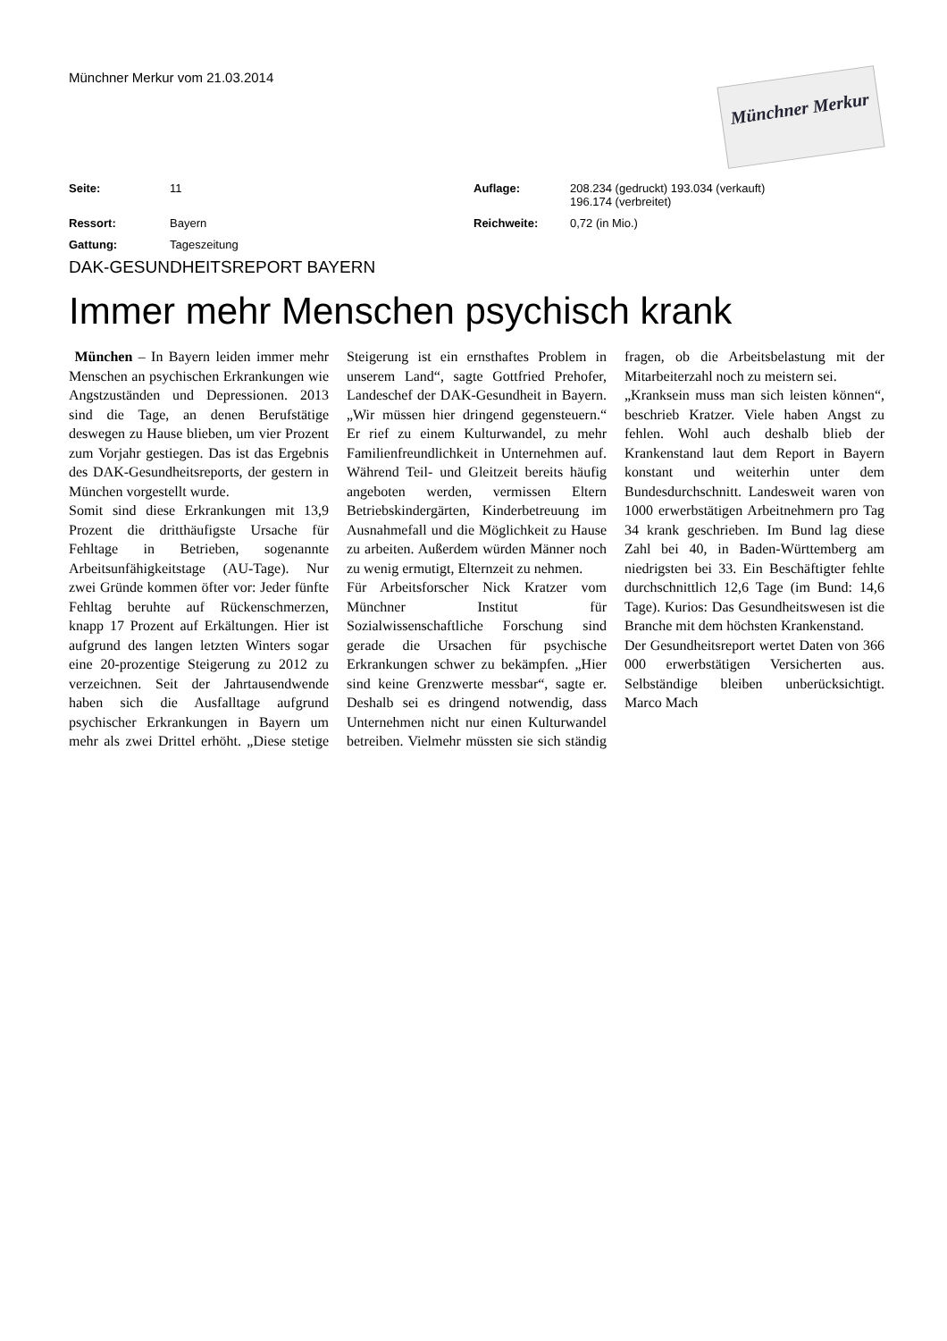Münchner Merkur vom 21.03.2014
Münchner Merkur
| Seite: | 11 | Auflage: | 208.234 (gedruckt) 193.034 (verkauft) 196.174 (verbreitet) |
| Ressort: | Bayern | Reichweite: | 0,72 (in Mio.) |
| Gattung: | Tageszeitung | | |
DAK-GESUNDHEITSREPORT BAYERN
Immer mehr Menschen psychisch krank
München – In Bayern leiden immer mehr Menschen an psychischen Erkrankungen wie Angstzuständen und Depressionen. 2013 sind die Tage, an denen Berufstätige deswegen zu Hause blieben, um vier Prozent zum Vorjahr gestiegen. Das ist das Ergebnis des DAK-Gesundheitsreports, der gestern in München vorgestellt wurde.
Somit sind diese Erkrankungen mit 13,9 Prozent die dritthäufigste Ursache für Fehltage in Betrieben, sogenannte Arbeitsunfähigkeitstage (AU-Tage). Nur zwei Gründe kommen öfter vor: Jeder fünfte Fehltag beruhte auf Rückenschmerzen, knapp 17 Prozent auf Erkältungen. Hier ist aufgrund des langen letzten Winters sogar eine 20-prozentige Steigerung zu 2012 zu verzeichnen. Seit der Jahrtausendwende haben sich die Ausfalltage aufgrund psychischer Erkrankungen in Bayern um mehr als zwei Drittel erhöht. „Diese stetige Steigerung ist ein ernsthaftes Problem in unserem Land“, sagte Gottfried Prehofer, Landeschef der DAK-Gesundheit in Bayern. „Wir müssen hier dringend gegensteuern.“ Er rief zu einem Kulturwandel, zu mehr Familienfreundlichkeit in Unternehmen auf. Während Teil- und Gleitzeit bereits häufig angeboten werden, vermissen Eltern Betriebskindergärten, Kinderbetreuung im Ausnahmefall und die Möglichkeit zu Hause zu arbeiten. Außerdem würden Männer noch zu wenig ermutigt, Elternzeit zu nehmen.
Für Arbeitsforscher Nick Kratzer vom Münchner Institut für Sozialwissenschaftliche Forschung sind gerade die Ursachen für psychische Erkrankungen schwer zu bekämpfen. „Hier sind keine Grenzwerte messbar“, sagte er. Deshalb sei es dringend notwendig, dass Unternehmen nicht nur einen Kulturwandel betreiben. Vielmehr müssten sie sich ständig fragen, ob die Arbeitsbelastung mit der Mitarbeiterzahl noch zu meistern sei.
„Kranksein muss man sich leisten können“, beschrieb Kratzer. Viele haben Angst zu fehlen. Wohl auch deshalb blieb der Krankenstand laut dem Report in Bayern konstant und weiterhin unter dem Bundesdurchschnitt. Landesweit waren von 1000 erwerbstätigen Arbeitnehmern pro Tag 34 krank geschrieben. Im Bund lag diese Zahl bei 40, in Baden-Württemberg am niedrigsten bei 33. Ein Beschäftigter fehlte durchschnittlich 12,6 Tage (im Bund: 14,6 Tage). Kurios: Das Gesundheitswesen ist die Branche mit dem höchsten Krankenstand.
Der Gesundheitsreport wertet Daten von 366 000 erwerbstätigen Versicherten aus. Selbständige bleiben unberücksichtigt. Marco Mach